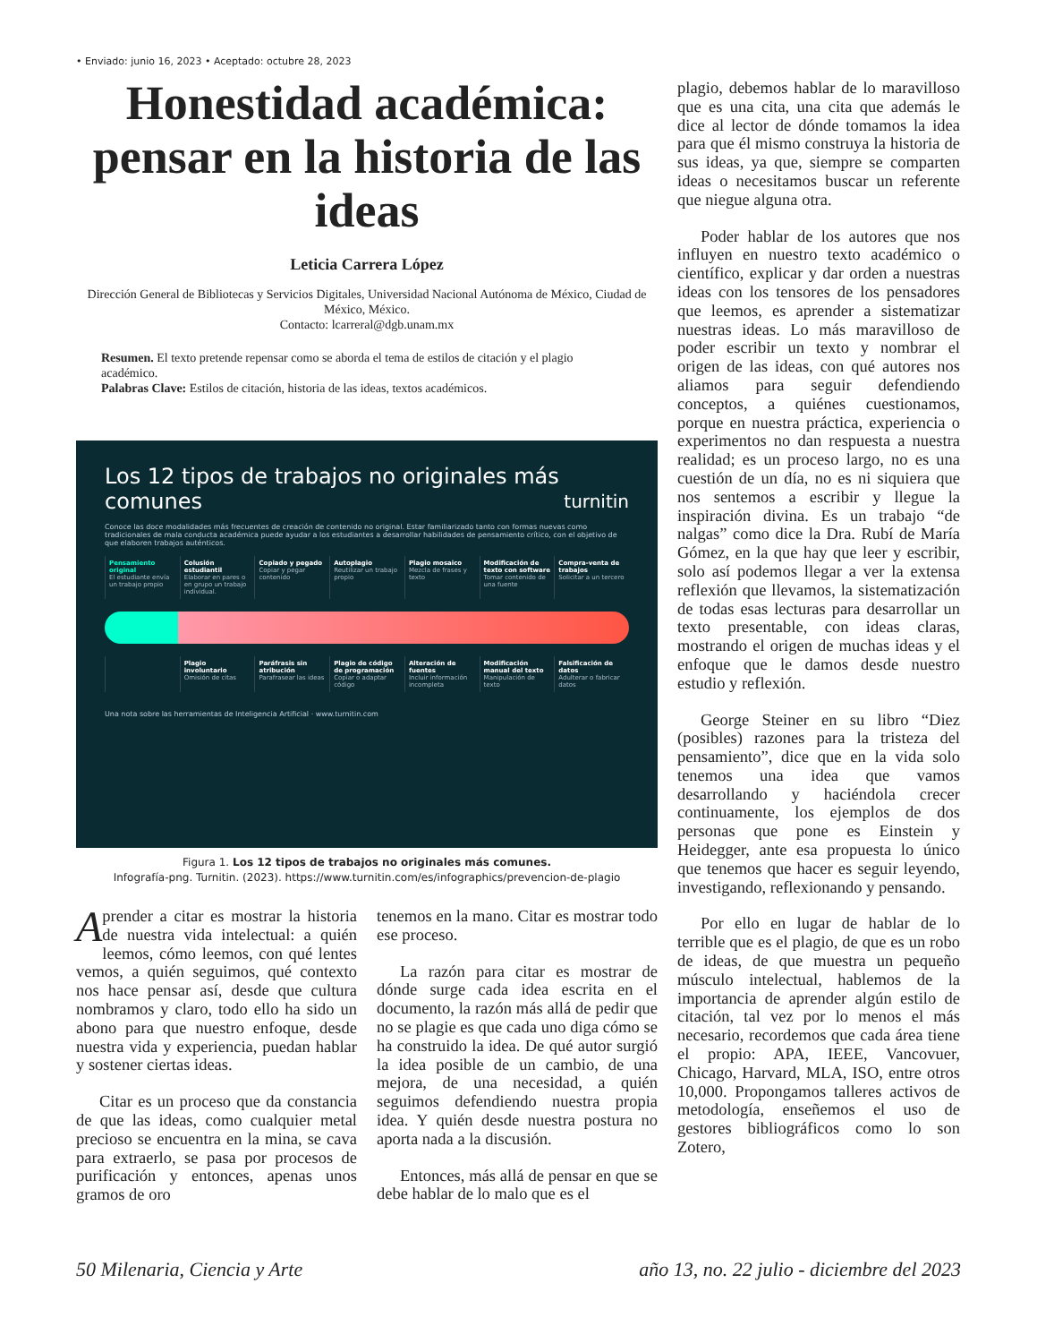• Enviado: junio 16, 2023 • Aceptado: octubre 28, 2023
Honestidad académica: pensar en la historia de las ideas
Leticia Carrera López
Dirección General de Bibliotecas y Servicios Digitales, Universidad Nacional Autónoma de México, Ciudad de México, México.
Contacto: lcarreral@dgb.unam.mx
Resumen. El texto pretende repensar como se aborda el tema de estilos de citación y el plagio académico.
Palabras Clave: Estilos de citación, historia de las ideas, textos académicos.
Los 12 tipos de trabajos no originales más comunes turnitin
Conoce las doce modalidades más frecuentes de creación de contenido no original. Estar familiarizado tanto con formas nuevas como tradicionales de mala conducta académica puede ayudar a los estudiantes a desarrollar habilidades de pensamiento crítico, con el objetivo de que elaboren trabajos auténticos.
Pensamiento original
El estudiante envía un trabajo propio
Colusión estudiantil
Elaborar en pares o en grupo un trabajo individual.
Copiado y pegado
Copiar y pegar contenido
Autoplagio
Reutilizar un trabajo propio
Plagio mosaico
Mezcla de frases y texto
Modificación de texto con software
Tomar contenido de una fuente
Compra-venta de trabajos
Solicitar a un tercero
Plagio involuntario
Omisión de citas
Paráfrasis sin atribución
Parafrasear las ideas
Plagio de código de programación
Copiar o adaptar código
Alteración de fuentes
Incluir información incompleta
Modificación manual del texto
Manipulación de texto
Falsificación de datos
Adulterar o fabricar datos
Una nota sobre las herramientas de Inteligencia Artificial · www.turnitin.com
Figura 1. Los 12 tipos de trabajos no originales más comunes.
Infografía-png. Turnitin. (2023). https://www.turnitin.com/es/infographics/prevencion-de-plagio
Aprender a citar es mostrar la historia de nuestra vida intelectual: a quién leemos, cómo leemos, con qué lentes vemos, a quién seguimos, qué contexto nos hace pensar así, desde que cultura nombramos y claro, todo ello ha sido un abono para que nuestro enfoque, desde nuestra vida y experiencia, puedan hablar y sostener ciertas ideas.
Citar es un proceso que da constancia de que las ideas, como cualquier metal precioso se encuentra en la mina, se cava para extraerlo, se pasa por procesos de purificación y entonces, apenas unos gramos de oro
tenemos en la mano. Citar es mostrar todo ese proceso.
La razón para citar es mostrar de dónde surge cada idea escrita en el documento, la razón más allá de pedir que no se plagie es que cada uno diga cómo se ha construido la idea. De qué autor surgió la idea posible de un cambio, de una mejora, de una necesidad, a quién seguimos defendiendo nuestra propia idea. Y quién desde nuestra postura no aporta nada a la discusión.
Entonces, más allá de pensar en que se debe hablar de lo malo que es el
plagio, debemos hablar de lo maravilloso que es una cita, una cita que además le dice al lector de dónde tomamos la idea para que él mismo construya la historia de sus ideas, ya que, siempre se comparten ideas o necesitamos buscar un referente que niegue alguna otra.
Poder hablar de los autores que nos influyen en nuestro texto académico o científico, explicar y dar orden a nuestras ideas con los tensores de los pensadores que leemos, es aprender a sistematizar nuestras ideas. Lo más maravilloso de poder escribir un texto y nombrar el origen de las ideas, con qué autores nos aliamos para seguir defendiendo conceptos, a quiénes cuestionamos, porque en nuestra práctica, experiencia o experimentos no dan respuesta a nuestra realidad; es un proceso largo, no es una cuestión de un día, no es ni siquiera que nos sentemos a escribir y llegue la inspiración divina. Es un trabajo “de nalgas” como dice la Dra. Rubí de María Gómez, en la que hay que leer y escribir, solo así podemos llegar a ver la extensa reflexión que llevamos, la sistematización de todas esas lecturas para desarrollar un texto presentable, con ideas claras, mostrando el origen de muchas ideas y el enfoque que le damos desde nuestro estudio y reflexión.
George Steiner en su libro “Diez (posibles) razones para la tristeza del pensamiento”, dice que en la vida solo tenemos una idea que vamos desarrollando y haciéndola crecer continuamente, los ejemplos de dos personas que pone es Einstein y Heidegger, ante esa propuesta lo único que tenemos que hacer es seguir leyendo, investigando, reflexionando y pensando.
Por ello en lugar de hablar de lo terrible que es el plagio, de que es un robo de ideas, de que muestra un pequeño músculo intelectual, hablemos de la importancia de aprender algún estilo de citación, tal vez por lo menos el más necesario, recordemos que cada área tiene el propio: APA, IEEE, Vancovuer, Chicago, Harvard, MLA, ISO, entre otros 10,000. Propongamos talleres activos de metodología, enseñemos el uso de gestores bibliográficos como lo son Zotero,
50 Milenaria, Ciencia y Arte año 13, no. 22 julio - diciembre del 2023